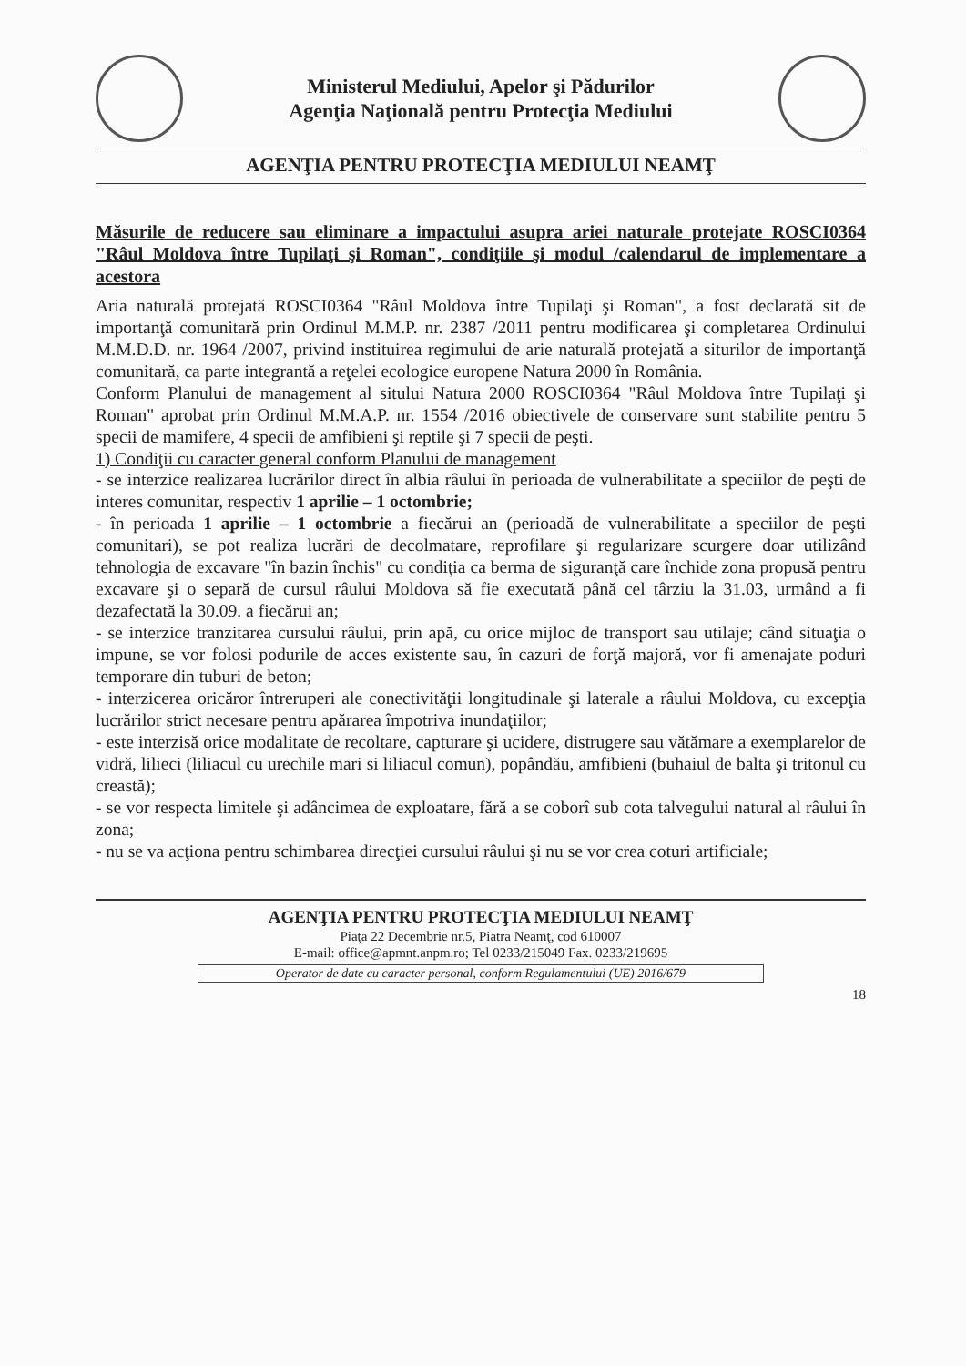Ministerul Mediului, Apelor şi Pădurilor
Agenţia Naţională pentru Protecţia Mediului
AGENŢIA PENTRU PROTECŢIA MEDIULUI NEAMŢ
Măsurile de reducere sau eliminare a impactului asupra ariei naturale protejate ROSCI0364 "Râul Moldova între Tupilaţi şi Roman", condiţiile şi modul /calendarul de implementare a acestora
Aria naturală protejată ROSCI0364 "Râul Moldova între Tupilaţi şi Roman", a fost declarată sit de importanţă comunitară prin Ordinul M.M.P. nr. 2387 /2011 pentru modificarea şi completarea Ordinului M.M.D.D. nr. 1964 /2007, privind instituirea regimului de arie naturală protejată a siturilor de importanţă comunitară, ca parte integrantă a reţelei ecologice europene Natura 2000 în România.
Conform Planului de management al sitului Natura 2000 ROSCI0364 "Râul Moldova între Tupilaţi şi Roman" aprobat prin Ordinul M.M.A.P. nr. 1554 /2016 obiectivele de conservare sunt stabilite pentru 5 specii de mamifere, 4 specii de amfibieni şi reptile şi 7 specii de peşti.
1) Condiţii cu caracter general conform Planului de management
- se interzice realizarea lucrărilor direct în albia râului în perioada de vulnerabilitate a speciilor de peşti de interes comunitar, respectiv 1 aprilie – 1 octombrie;
- în perioada 1 aprilie – 1 octombrie a fiecărui an (perioadă de vulnerabilitate a speciilor de peşti comunitari), se pot realiza lucrări de decolmatare, reprofilare şi regularizare scurgere doar utilizând tehnologia de excavare "în bazin închis" cu condiţia ca berma de siguranţă care închide zona propusă pentru excavare şi o separă de cursul râului Moldova să fie executată până cel târziu la 31.03, urmând a fi dezafectată la 30.09. a fiecărui an;
- se interzice tranzitarea cursului râului, prin apă, cu orice mijloc de transport sau utilaje; când situaţia o impune, se vor folosi podurile de acces existente sau, în cazuri de forţă majoră, vor fi amenajate poduri temporare din tuburi de beton;
- interzicerea oricăror întreruperi ale conectivităţii longitudinale şi laterale a râului Moldova, cu excepţia lucrărilor strict necesare pentru apărarea împotriva inundaţiilor;
- este interzisă orice modalitate de recoltare, capturare şi ucidere, distrugere sau vătămare a exemplarelor de vidră, lilieci (liliacul cu urechile mari si liliacul comun), popândău, amfibieni (buhaiul de balta şi tritonul cu creastă);
- se vor respecta limitele şi adâncimea de exploatare, fără a se coborî sub cota talvegului natural al râului în zona;
- nu se va acţiona pentru schimbarea direcţiei cursului râului şi nu se vor crea coturi artificiale;
AGENŢIA PENTRU PROTECŢIA MEDIULUI NEAMŢ
Piaţa 22 Decembrie nr.5, Piatra Neamţ, cod 610007
E-mail: office@apmnt.anpm.ro; Tel 0233/215049 Fax. 0233/219695
Operator de date cu caracter personal, conform Regulamentului (UE) 2016/679
18